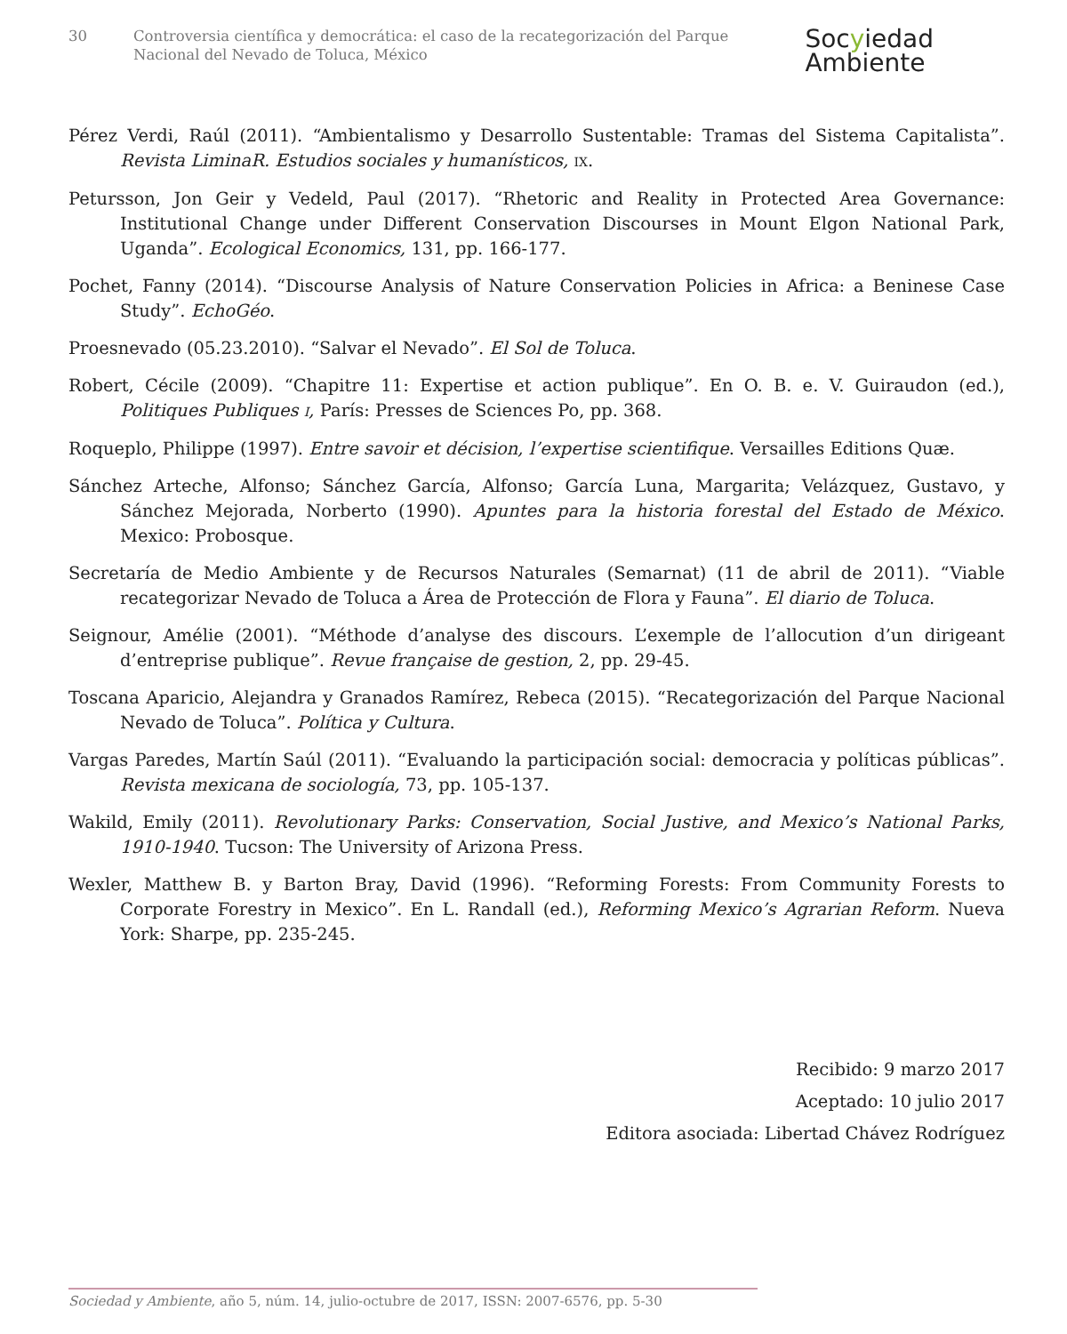30 Controversia científica y democrática: el caso de la recategorización del Parque Nacional del Nevado de Toluca, México
Socyiedad
Ambiente
Pérez Verdi, Raúl (2011). “Ambientalismo y Desarrollo Sustentable: Tramas del Sistema Capitalista”. Revista LiminaR. Estudios sociales y humanísticos, IX.
Petursson, Jon Geir y Vedeld, Paul (2017). “Rhetoric and Reality in Protected Area Governance: Institutional Change under Different Conservation Discourses in Mount Elgon National Park, Uganda”. Ecological Economics, 131, pp. 166-177.
Pochet, Fanny (2014). “Discourse Analysis of Nature Conservation Policies in Africa: a Beninese Case Study”. EchoGéo.
Proesnevado (05.23.2010). “Salvar el Nevado”. El Sol de Toluca.
Robert, Cécile (2009). “Chapitre 11: Expertise et action publique”. En O. B. e. V. Guiraudon (ed.), Politiques Publiques I, París: Presses de Sciences Po, pp. 368.
Roqueplo, Philippe (1997). Entre savoir et décision, l’expertise scientifique. Versailles Editions Quæ.
Sánchez Arteche, Alfonso; Sánchez García, Alfonso; García Luna, Margarita; Velázquez, Gustavo, y Sánchez Mejorada, Norberto (1990). Apuntes para la historia forestal del Estado de México. Mexico: Probosque.
Secretaría de Medio Ambiente y de Recursos Naturales (Semarnat) (11 de abril de 2011). “Viable recategorizar Nevado de Toluca a Área de Protección de Flora y Fauna”. El diario de Toluca.
Seignour, Amélie (2001). “Méthode d’analyse des discours. L’exemple de l’allocution d’un dirigeant d’entreprise publique”. Revue française de gestion, 2, pp. 29-45.
Toscana Aparicio, Alejandra y Granados Ramírez, Rebeca (2015). “Recategorización del Parque Nacional Nevado de Toluca”. Política y Cultura.
Vargas Paredes, Martín Saúl (2011). “Evaluando la participación social: democracia y políticas públicas”. Revista mexicana de sociología, 73, pp. 105-137.
Wakild, Emily (2011). Revolutionary Parks: Conservation, Social Justive, and Mexico’s National Parks, 1910-1940. Tucson: The University of Arizona Press.
Wexler, Matthew B. y Barton Bray, David (1996). “Reforming Forests: From Community Forests to Corporate Forestry in Mexico”. En L. Randall (ed.), Reforming Mexico’s Agrarian Reform. Nueva York: Sharpe, pp. 235-245.
Recibido: 9 marzo 2017
Aceptado: 10 julio 2017
Editora asociada: Libertad Chávez Rodríguez
Sociedad y Ambiente, año 5, núm. 14, julio-octubre de 2017, ISSN: 2007-6576, pp. 5-30